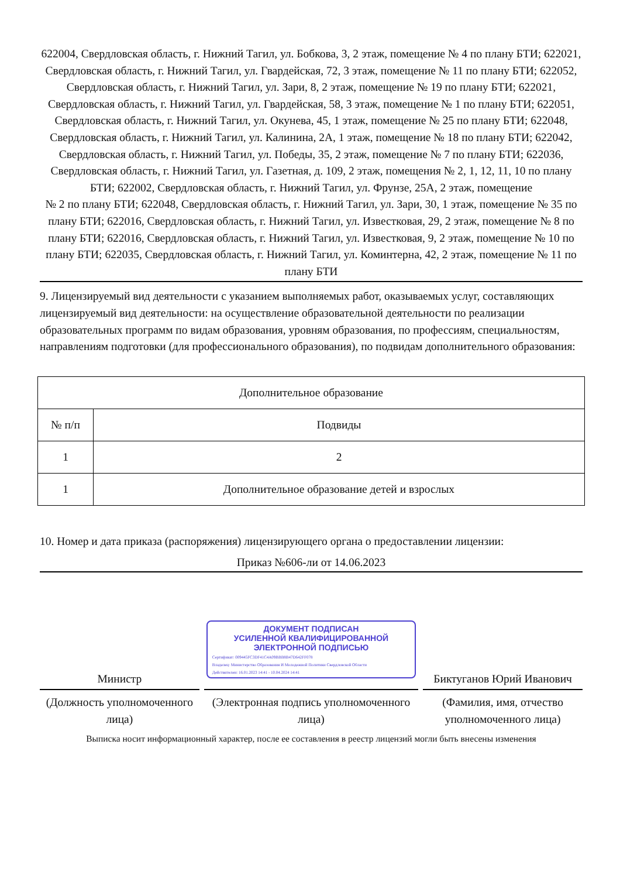622004, Свердловская область, г. Нижний Тагил, ул. Бобкова, 3, 2 этаж, помещение № 4 по плану БТИ; 622021, Свердловская область, г. Нижний Тагил, ул. Гвардейская, 72, 3 этаж, помещение № 11 по плану БТИ; 622052, Свердловская область, г. Нижний Тагил, ул. Зари, 8, 2 этаж, помещение № 19 по плану БТИ; 622021, Свердловская область, г. Нижний Тагил, ул. Гвардейская, 58, 3 этаж, помещение № 1 по плану БТИ; 622051, Свердловская область, г. Нижний Тагил, ул. Окунева, 45, 1 этаж, помещение № 25 по плану БТИ; 622048, Свердловская область, г. Нижний Тагил, ул. Калинина, 2А, 1 этаж, помещение № 18 по плану БТИ; 622042, Свердловская область, г. Нижний Тагил, ул. Победы, 35, 2 этаж, помещение № 7 по плану БТИ; 622036, Свердловская область, г. Нижний Тагил, ул. Газетная, д. 109, 2 этаж, помещения № 2, 1, 12, 11, 10 по плану БТИ; 622002, Свердловская область, г. Нижний Тагил, ул. Фрунзе, 25А, 2 этаж, помещение
№ 2 по плану БТИ; 622048, Свердловская область, г. Нижний Тагил, ул. Зари, 30, 1 этаж, помещение № 35 по плану БТИ; 622016, Свердловская область, г. Нижний Тагил, ул. Известковая, 29, 2 этаж, помещение № 8 по плану БТИ; 622016, Свердловская область, г. Нижний Тагил, ул. Известковая, 9, 2 этаж, помещение № 10 по плану БТИ; 622035, Свердловская область, г. Нижний Тагил, ул. Коминтерна, 42, 2 этаж, помещение № 11 по плану БТИ
9. Лицензируемый вид деятельности с указанием выполняемых работ, оказываемых услуг, составляющих лицензируемый вид деятельности: на осуществление образовательной деятельности по реализации образовательных программ по видам образования, уровням образования, по профессиям, специальностям, направлениям подготовки (для профессионального образования), по подвидам дополнительного образования:
| Дополнительное образование | |
| --- | --- |
| № п/п | Подвиды |
| 1 | 2 |
| 1 | Дополнительное образование детей и взрослых |
10. Номер и дата приказа (распоряжения) лицензирующего органа о предоставлении лицензии:
Приказ №606-ли от 14.06.2023
Министр
ДОКУМЕНТ ПОДПИСАН
УСИЛЕННОЙ КВАЛИФИЦИРОВАННОЙ
ЭЛЕКТРОННОЙ ПОДПИСЬЮ
Сертификат: 009445FC3DF41C4A09BBB8B47D642FF078
Владелец: Министерство Образования И Молодежной Политики Свердловской Области
Действителен: 16.01.2023 14:41 - 10.04.2024 14:41
Биктуганов Юрий Иванович
(Должность уполномоченного лица)
(Электронная подпись уполномоченного лица)
(Фамилия, имя, отчество уполномоченного лица)
Выписка носит информационный характер, после ее составления в реестр лицензий могли быть внесены изменения